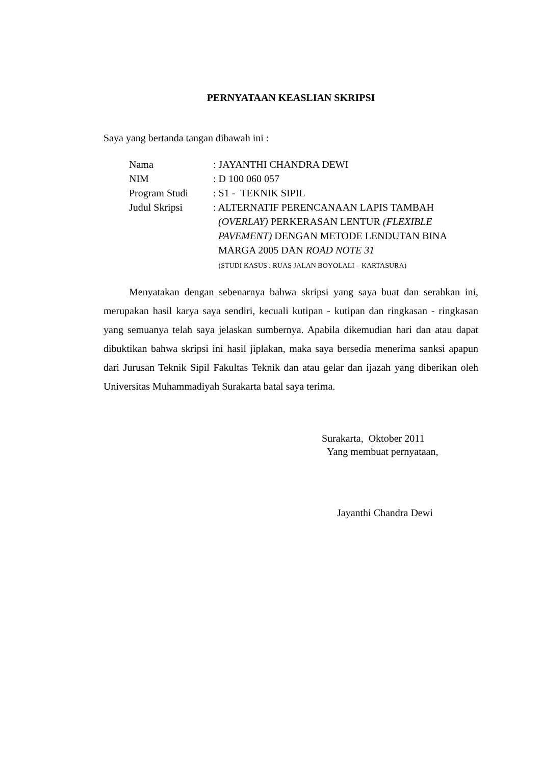PERNYATAAN KEASLIAN SKRIPSI
Saya yang bertanda tangan dibawah ini :
| Nama | : JAYANTHI CHANDRA DEWI |
| NIM | : D 100 060 057 |
| Program Studi | : S1 - TEKNIK SIPIL |
| Judul Skripsi | : ALTERNATIF PERENCANAAN LAPIS TAMBAH (OVERLAY) PERKERASAN LENTUR (FLEXIBLE PAVEMENT) DENGAN METODE LENDUTAN BINA MARGA 2005 DAN ROAD NOTE 31 (STUDI KASUS : RUAS JALAN BOYOLALI – KARTASURA) |
Menyatakan dengan sebenarnya bahwa skripsi yang saya buat dan serahkan ini, merupakan hasil karya saya sendiri, kecuali kutipan - kutipan dan ringkasan - ringkasan yang semuanya telah saya jelaskan sumbernya. Apabila dikemudian hari dan atau dapat dibuktikan bahwa skripsi ini hasil jiplakan, maka saya bersedia menerima sanksi apapun dari Jurusan Teknik Sipil Fakultas Teknik dan atau gelar dan ijazah yang diberikan oleh Universitas Muhammadiyah Surakarta batal saya terima.
Surakarta, Oktober 2011
Yang membuat pernyataan,
Jayanthi Chandra Dewi